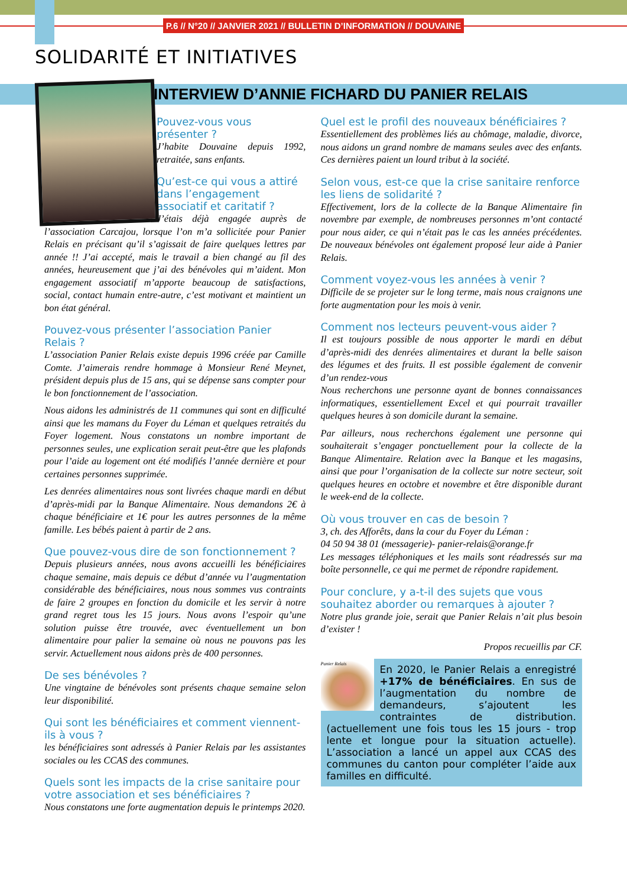P.6 // N°20 // JANVIER 2021 // BULLETIN D’INFORMATION // DOUVAINE
SOLIDARITÉ ET INITIATIVES
INTERVIEW D’ANNIE FICHARD DU PANIER RELAIS
Pouvez-vous vous présenter ?
J’habite Douvaine depuis 1992, retraitée, sans enfants.
Qu’est-ce qui vous a attiré dans l’engagement associatif et caritatif ?
J’étais déjà engagée auprès de l’association Carcajou, lorsque l’on m’a sollicitée pour Panier Relais en précisant qu’il s’agissait de faire quelques lettres par année !! J’ai accepté, mais le travail a bien changé au fil des années, heureusement que j’ai des bénévoles qui m’aident. Mon engagement associatif m’apporte beaucoup de satisfactions, social, contact humain entre-autre, c’est motivant et maintient un bon état général.
Pouvez-vous présenter l’association Panier Relais ?
L’association Panier Relais existe depuis 1996 créée par Camille Comte. J’aimerais rendre hommage à Monsieur René Meynet, président depuis plus de 15 ans, qui se dépense sans compter pour le bon fonctionnement de l’association.
Nous aidons les administrés de 11 communes qui sont en difficulté ainsi que les mamans du Foyer du Léman et quelques retraités du Foyer logement. Nous constatons un nombre important de personnes seules, une explication serait peut-être que les plafonds pour l’aide au logement ont été modifiés l’année dernière et pour certaines personnes supprimée.
Les denrées alimentaires nous sont livrées chaque mardi en début d’après-midi par la Banque Alimentaire. Nous demandons 2€ à chaque bénéficiaire et 1€ pour les autres personnes de la même famille. Les bébés paient à partir de 2 ans.
Que pouvez-vous dire de son fonctionnement ?
Depuis plusieurs années, nous avons accueilli les bénéficiaires chaque semaine, mais depuis ce début d’année vu l’augmentation considérable des bénéficiaires, nous nous sommes vus contraints de faire 2 groupes en fonction du domicile et les servir à notre grand regret tous les 15 jours. Nous avons l’espoir qu’une solution puisse être trouvée, avec éventuellement un bon alimentaire pour palier la semaine où nous ne pouvons pas les servir. Actuellement nous aidons près de 400 personnes.
De ses bénévoles ?
Une vingtaine de bénévoles sont présents chaque semaine selon leur disponibilité.
Qui sont les bénéficiaires et comment viennent-ils à vous ?
les bénéficiaires sont adressés à Panier Relais par les assistantes sociales ou les CCAS des communes.
Quels sont les impacts de la crise sanitaire pour votre association et ses bénéficiaires ?
Nous constatons une forte augmentation depuis le printemps 2020.
Quel est le profil des nouveaux bénéficiaires ?
Essentiellement des problèmes liés au chômage, maladie, divorce, nous aidons un grand nombre de mamans seules avec des enfants. Ces dernières paient un lourd tribut à la société.
Selon vous, est-ce que la crise sanitaire renforce les liens de solidarité ?
Effectivement, lors de la collecte de la Banque Alimentaire fin novembre par exemple, de nombreuses personnes m’ont contacté pour nous aider, ce qui n’était pas le cas les années précédentes. De nouveaux bénévoles ont également proposé leur aide à Panier Relais.
Comment voyez-vous les années à venir ?
Difficile de se projeter sur le long terme, mais nous craignons une forte augmentation pour les mois à venir.
Comment nos lecteurs peuvent-vous aider ?
Il est toujours possible de nous apporter le mardi en début d’après-midi des denrées alimentaires et durant la belle saison des légumes et des fruits. Il est possible également de convenir d’un rendez-vous
Nous recherchons une personne ayant de bonnes connaissances informatiques, essentiellement Excel et qui pourrait travailler quelques heures à son domicile durant la semaine.
Par ailleurs, nous recherchons également une personne qui souhaiterait s’engager ponctuellement pour la collecte de la Banque Alimentaire. Relation avec la Banque et les magasins, ainsi que pour l’organisation de la collecte sur notre secteur, soit quelques heures en octobre et novembre et être disponible durant le week-end de la collecte.
Où vous trouver en cas de besoin ?
3, ch. des Afforêts, dans la cour du Foyer du Léman :
04 50 94 38 01 (messagerie)- panier-relais@orange.fr
Les messages téléphoniques et les mails sont réadressés sur ma boîte personnelle, ce qui me permet de répondre rapidement.
Pour conclure, y a-t-il des sujets que vous souhaitez aborder ou remarques à ajouter ?
Notre plus grande joie, serait que Panier Relais n’ait plus besoin d’exister !
Propos recueillis par CF.
Panier Relais
En 2020, le Panier Relais a enregistré +17% de bénéficiaires. En sus de l’augmentation du nombre de demandeurs, s’ajoutent les contraintes de distribution. (actuellement une fois tous les 15 jours - trop lente et longue pour la situation actuelle). L’association a lancé un appel aux CCAS des communes du canton pour compléter l’aide aux familles en difficulté.